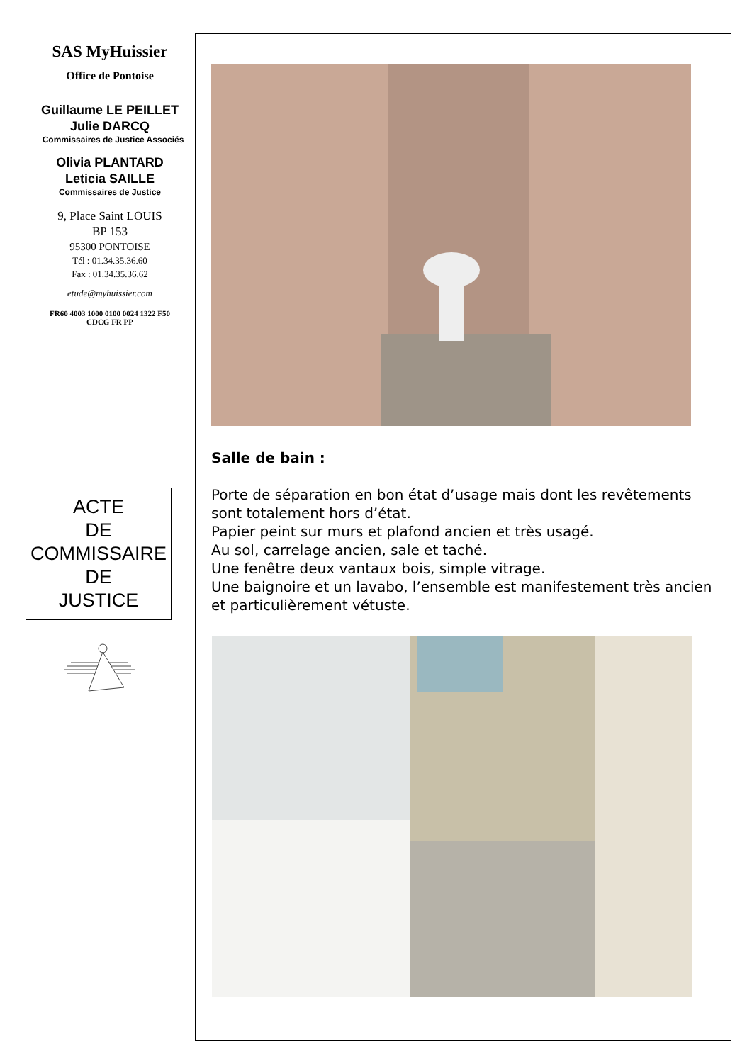SAS MyHuissier
Office de Pontoise
Guillaume LE PEILLET
Julie DARCQ
Commissaires de Justice Associés
Olivia PLANTARD
Leticia SAILLE
Commissaires de Justice
9, Place Saint LOUIS
BP 153
95300 PONTOISE
Tél : 01.34.35.36.60
Fax : 01.34.35.36.62
etude@myhuissier.com
FR60 4003 1000 0100 0024 1322 F50
CDCG FR PP
ACTE
DE
COMMISSAIRE
DE
JUSTICE
Salle de bain :
Porte de séparation en bon état d’usage mais dont les revêtements sont totalement hors d’état.
Papier peint sur murs et plafond ancien et très usagé.
Au sol, carrelage ancien, sale et taché.
Une fenêtre deux vantaux bois, simple vitrage.
Une baignoire et un lavabo, l’ensemble est manifestement très ancien et particulièrement vétuste.